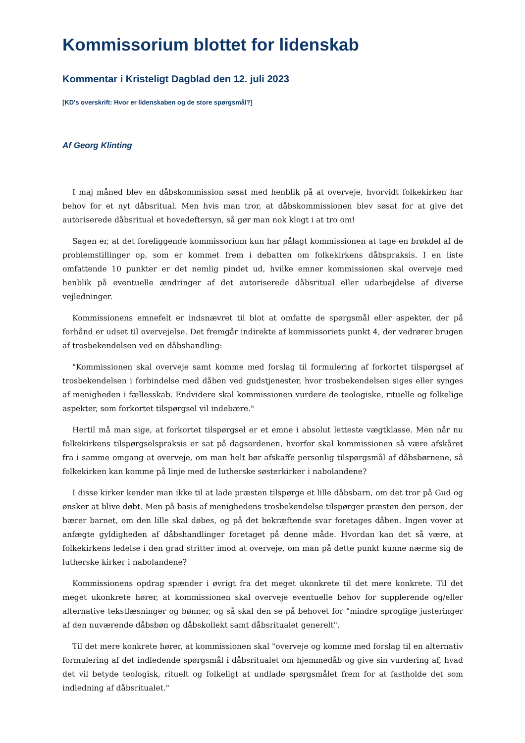Kommissorium blottet for lidenskab
Kommentar i Kristeligt Dagblad den 12. juli 2023
[KD's overskrift: Hvor er lidenskaben og de store spørgsmål?]
Af Georg Klinting
I maj måned blev en dåbskommission søsat med henblik på at overveje, hvorvidt folkekirken har behov for et nyt dåbsritual. Men hvis man tror, at dåbskommissionen blev søsat for at give det autoriserede dåbsritual et hovedeftersyn, så gør man nok klogt i at tro om!
Sagen er, at det foreliggende kommissorium kun har pålagt kommissionen at tage en brøkdel af de problemstillinger op, som er kommet frem i debatten om folkekirkens dåbspraksis. I en liste omfattende 10 punkter er det nemlig pindet ud, hvilke emner kommissionen skal overveje med henblik på eventuelle ændringer af det autoriserede dåbsritual eller udarbejdelse af diverse vejledninger.
Kommissionens emnefelt er indsnævret til blot at omfatte de spørgsmål eller aspekter, der på forhånd er udset til overvejelse. Det fremgår indirekte af kommissoriets punkt 4, der vedrører brugen af trosbekendelsen ved en dåbshandling:
"Kommissionen skal overveje samt komme med forslag til formulering af forkortet tilspørgsel af trosbekendelsen i forbindelse med dåben ved gudstjenester, hvor trosbekendelsen siges eller synges af menigheden i fællesskab. Endvidere skal kommissionen vurdere de teologiske, rituelle og folkelige aspekter, som forkortet tilspørgsel vil indebære."
Hertil må man sige, at forkortet tilspørgsel er et emne i absolut letteste vægtklasse. Men når nu folkekirkens tilspørgselspraksis er sat på dagsordenen, hvorfor skal kommissionen så være afskåret fra i samme omgang at overveje, om man helt bør afskaffe personlig tilspørgsmål af dåbsbørnene, så folkekirken kan komme på linje med de lutherske søsterkirker i nabolandene?
I disse kirker kender man ikke til at lade præsten tilspørge et lille dåbsbarn, om det tror på Gud og ønsker at blive døbt. Men på basis af menighedens trosbekendelse tilspørger præsten den person, der bærer barnet, om den lille skal døbes, og på det bekræftende svar foretages dåben. Ingen vover at anfægte gyldigheden af dåbshandlinger foretaget på denne måde. Hvordan kan det så være, at folkekirkens ledelse i den grad stritter imod at overveje, om man på dette punkt kunne nærme sig de lutherske kirker i nabolandene?
Kommissionens opdrag spænder i øvrigt fra det meget ukonkrete til det mere konkrete. Til det meget ukonkrete hører, at kommissionen skal overveje eventuelle behov for supplerende og/eller alternative tekstlæsninger og bønner, og så skal den se på behovet for "mindre sproglige justeringer af den nuværende dåbsbøn og dåbskollekt samt dåbsritualet generelt".
Til det mere konkrete hører, at kommissionen skal "overveje og komme med forslag til en alternativ formulering af det indledende spørgsmål i dåbsritualet om hjemmedåb og give sin vurdering af, hvad det vil betyde teologisk, rituelt og folkeligt at undlade spørgsmålet frem for at fastholde det som indledning af dåbsritualet."